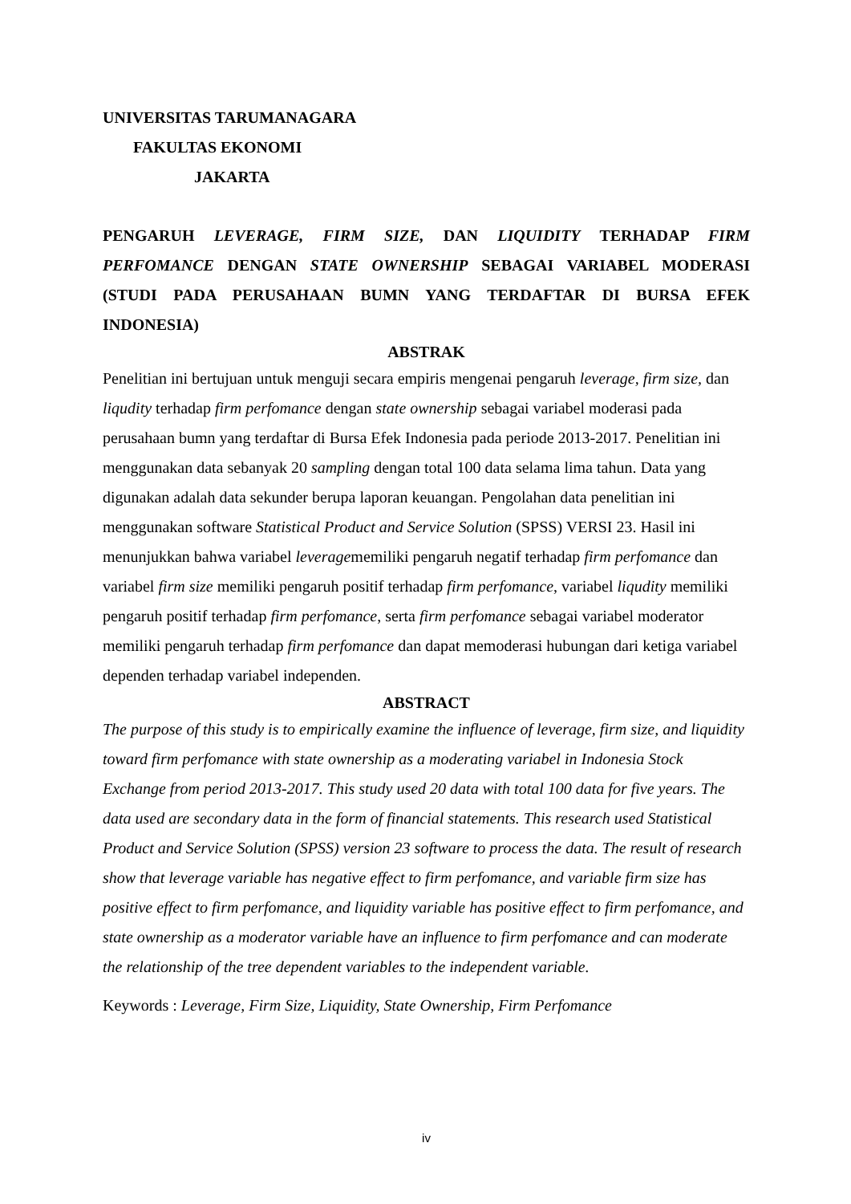UNIVERSITAS TARUMANAGARA
FAKULTAS EKONOMI
JAKARTA
PENGARUH LEVERAGE, FIRM SIZE, DAN LIQUIDITY TERHADAP FIRM PERFOMANCE DENGAN STATE OWNERSHIP SEBAGAI VARIABEL MODERASI (STUDI PADA PERUSAHAAN BUMN YANG TERDAFTAR DI BURSA EFEK INDONESIA)
ABSTRAK
Penelitian ini bertujuan untuk menguji secara empiris mengenai pengaruh leverage, firm size, dan liqudity terhadap firm perfomance dengan state ownership sebagai variabel moderasi pada perusahaan bumn yang terdaftar di Bursa Efek Indonesia pada periode 2013-2017. Penelitian ini menggunakan data sebanyak 20 sampling dengan total 100 data selama lima tahun. Data yang digunakan adalah data sekunder berupa laporan keuangan. Pengolahan data penelitian ini menggunakan software Statistical Product and Service Solution (SPSS) VERSI 23. Hasil ini menunjukkan bahwa variabel leveragememiliki pengaruh negatif terhadap firm perfomance dan variabel firm size memiliki pengaruh positif terhadap firm perfomance, variabel liqudity memiliki pengaruh positif terhadap firm perfomance, serta firm perfomance sebagai variabel moderator memiliki pengaruh terhadap firm perfomance dan dapat memoderasi hubungan dari ketiga variabel dependen terhadap variabel independen.
ABSTRACT
The purpose of this study is to empirically examine the influence of leverage, firm size, and liquidity toward firm perfomance with state ownership as a moderating variabel in Indonesia Stock Exchange from period 2013-2017. This study used 20 data with total 100 data for five years. The data used are secondary data in the form of financial statements. This research used Statistical Product and Service Solution (SPSS) version 23 software to process the data. The result of research show that leverage variable has negative effect to firm perfomance, and variable firm size has positive effect to firm perfomance, and liquidity variable has positive effect to firm perfomance, and state ownership as a moderator variable have an influence to firm perfomance and can moderate the relationship of the tree dependent variables to the independent variable.
Keywords : Leverage, Firm Size, Liquidity, State Ownership, Firm Perfomance
iv